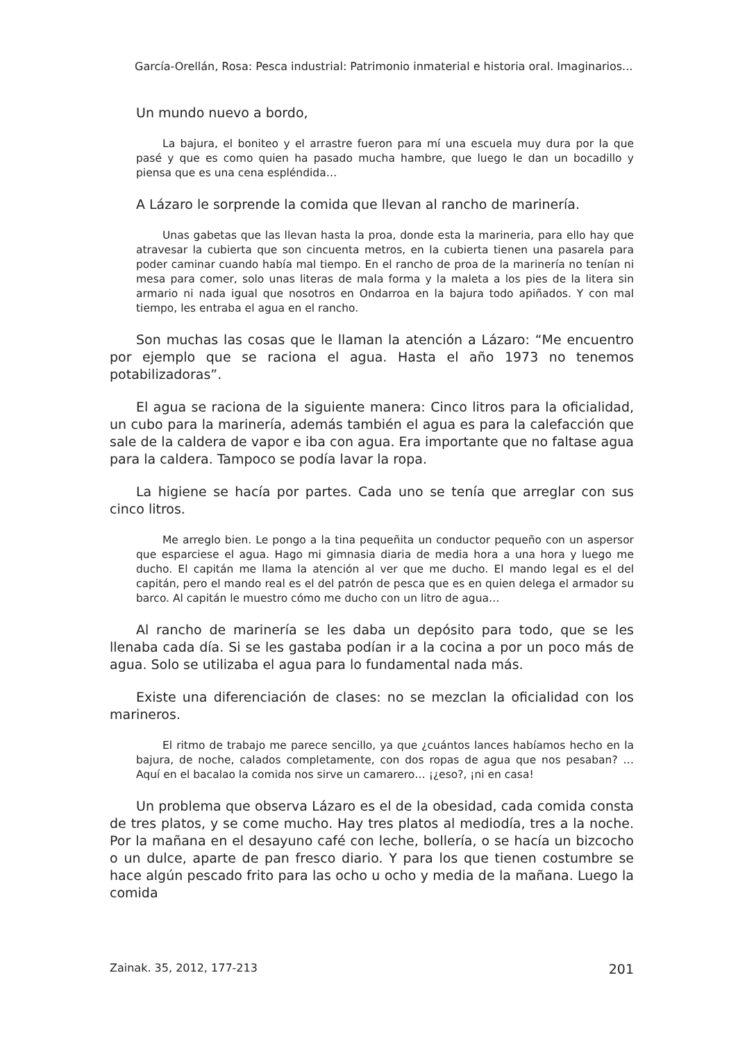García-Orellán, Rosa: Pesca industrial: Patrimonio inmaterial e historia oral. Imaginarios...
Un mundo nuevo a bordo,
La bajura, el boniteo y el arrastre fueron para mí una escuela muy dura por la que pasé y que es como quien ha pasado mucha hambre, que luego le dan un bocadillo y piensa que es una cena espléndida…
A Lázaro le sorprende la comida que llevan al rancho de marinería.
Unas gabetas que las llevan hasta la proa, donde esta la marineria, para ello hay que atravesar la cubierta que son cincuenta metros, en la cubierta tienen una pasarela para poder caminar cuando había mal tiempo. En el rancho de proa de la marinería no tenían ni mesa para comer, solo unas literas de mala forma y la maleta a los pies de la litera sin armario ni nada igual que nosotros en Ondarroa en la bajura todo apiñados. Y con mal tiempo, les entraba el agua en el rancho.
Son muchas las cosas que le llaman la atención a Lázaro: “Me encuentro por ejemplo que se raciona el agua. Hasta el año 1973 no tenemos potabilizadoras”.
El agua se raciona de la siguiente manera: Cinco litros para la oficialidad, un cubo para la marinería, además también el agua es para la calefacción que sale de la caldera de vapor e iba con agua. Era importante que no faltase agua para la caldera. Tampoco se podía lavar la ropa.
La higiene se hacía por partes. Cada uno se tenía que arreglar con sus cinco litros.
Me arreglo bien. Le pongo a la tina pequeñita un conductor pequeño con un aspersor que esparciese el agua. Hago mi gimnasia diaria de media hora a una hora y luego me ducho. El capitán me llama la atención al ver que me ducho. El mando legal es el del capitán, pero el mando real es el del patrón de pesca que es en quien delega el armador su barco. Al capitán le muestro cómo me ducho con un litro de agua…
Al rancho de marinería se les daba un depósito para todo, que se les llenaba cada día. Si se les gastaba podían ir a la cocina a por un poco más de agua. Solo se utilizaba el agua para lo fundamental nada más.
Existe una diferenciación de clases: no se mezclan la oficialidad con los marineros.
El ritmo de trabajo me parece sencillo, ya que ¿cuántos lances habíamos hecho en la bajura, de noche, calados completamente, con dos ropas de agua que nos pesaban? … Aquí en el bacalao la comida nos sirve un camarero… ¡¿eso?, ¡ni en casa!
Un problema que observa Lázaro es el de la obesidad, cada comida consta de tres platos, y se come mucho. Hay tres platos al mediodía, tres a la noche. Por la mañana en el desayuno café con leche, bollería, o se hacía un bizcocho o un dulce, aparte de pan fresco diario. Y para los que tienen costumbre se hace algún pescado frito para las ocho u ocho y media de la mañana. Luego la comida
Zainak. 35, 2012, 177-213 201